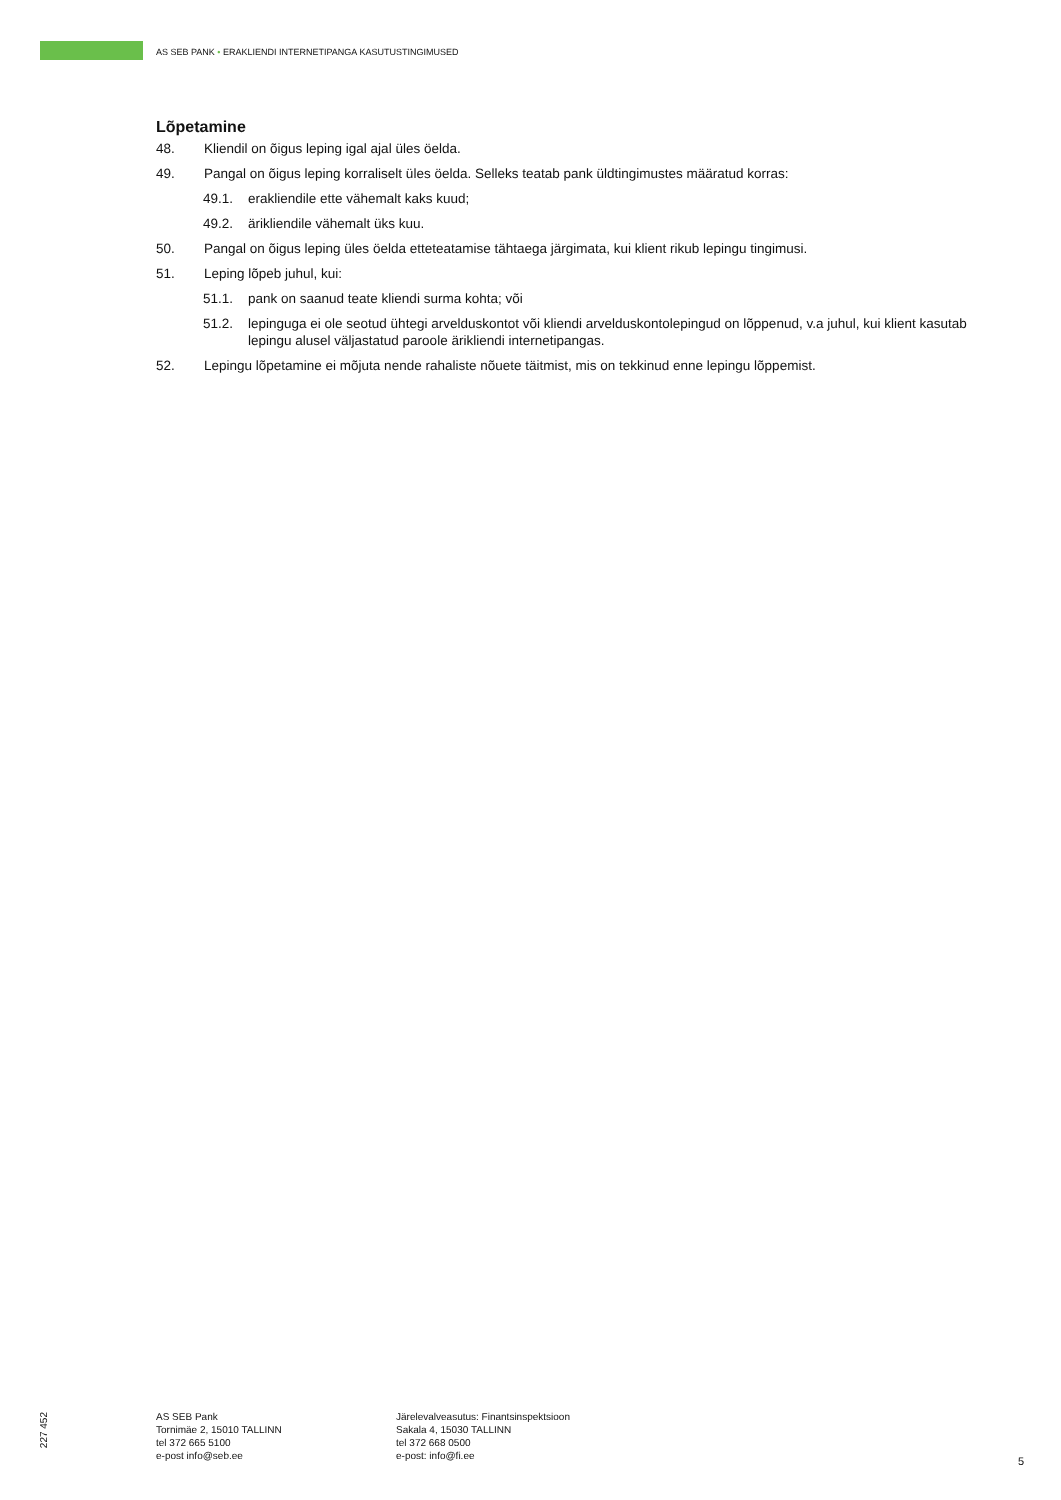AS SEB PANK • ERAKLIENDI INTERNETIPANGA KASUTUSTINGIMUSED
Lõpetamine
48. Kliendil on õigus leping igal ajal üles öelda.
49. Pangal on õigus leping korraliselt üles öelda. Selleks teatab pank üldtingimustes määratud korras:
49.1. erakliendile ette vähemalt kaks kuud;
49.2. ärikliendile vähemalt üks kuu.
50. Pangal on õigus leping üles öelda etteteatamise tähtaega järgimata, kui klient rikub lepingu tingimusi.
51. Leping lõpeb juhul, kui:
51.1. pank on saanud teate kliendi surma kohta; või
51.2. lepinguga ei ole seotud ühtegi arvelduskontot või kliendi arvelduskontolepingud on lõppenud, v.a juhul, kui klient kasutab lepingu alusel väljastatud paroole ärikliendi internetipangas.
52. Lepingu lõpetamine ei mõjuta nende rahaliste nõuete täitmist, mis on tekkinud enne lepingu lõppemist.
227 452
AS SEB Pank
Tornimäe 2, 15010 TALLINN
tel 372 665 5100
e-post info@seb.ee
Järelevalveasutus: Finantsinspektsioon
Sakala 4, 15030 TALLINN
tel 372 668 0500
e-post: info@fi.ee
5